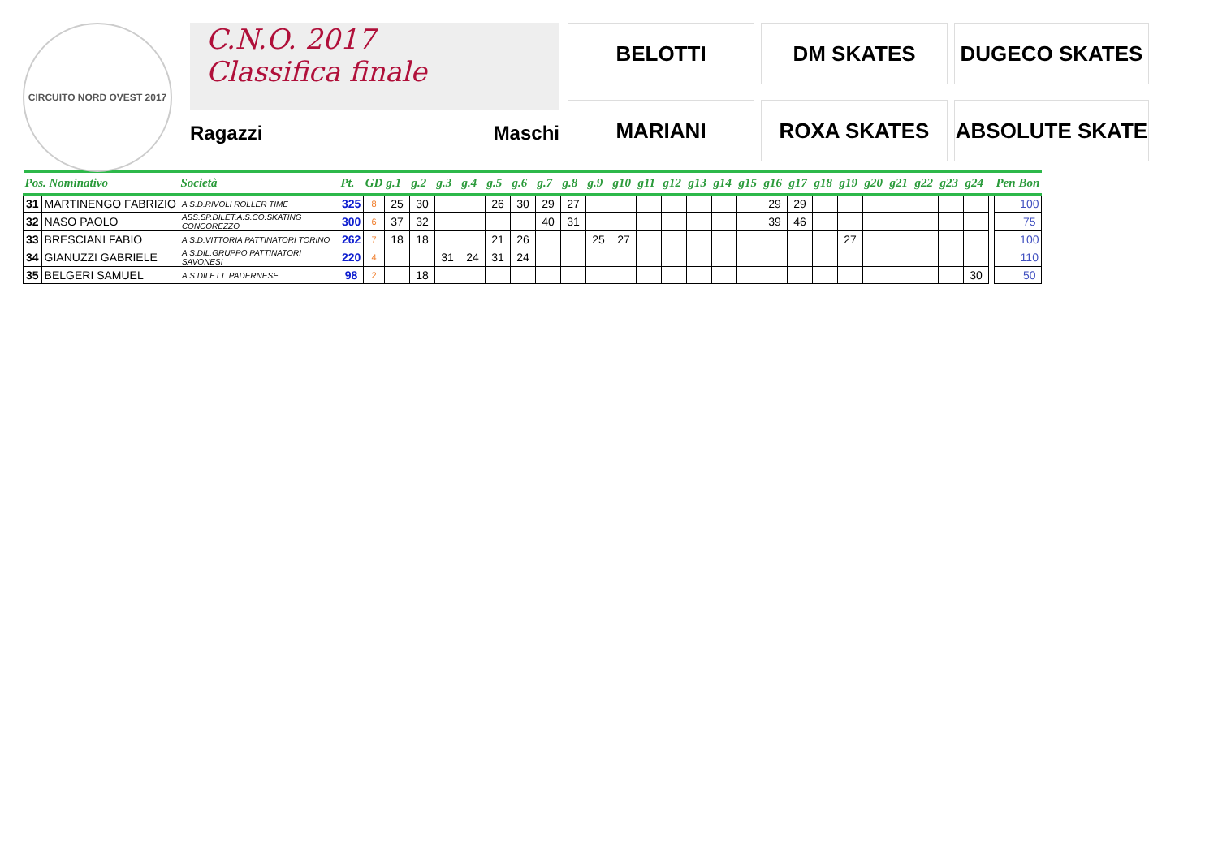CIRCUITO NORD OVEST 2017
C.N.O. 2017
Classifica finale
Ragazzi Maschi
BELOTTI
DM SKATES
DUGECO SKATES
MARIANI
ROXA SKATES
ABSOLUTE SKATE
| Pos. Nominativo | | Società | Pt. | GD | g.1 | g.2 | g.3 | g.4 | g.5 | g.6 | g.7 | g.8 | g.9 | g10 | g11 | g12 | g13 | g14 | g15 | g16 | g17 | g18 | g19 | g20 | g21 | g22 | g23 | g24 | | Pen | Bon |
| --- | --- | --- | --- | --- | --- | --- | --- | --- | --- | --- | --- | --- | --- | --- | --- | --- | --- | --- | --- | --- | --- | --- | --- | --- | --- | --- | --- | --- | --- | --- | --- |
| 31 | MARTINENGO FABRIZIO | A.S.D.RIVOLI ROLLER TIME | 325 | 8 | 25 | 30 | | | 26 | 30 | 29 | 27 | | | | | | | | 29 | 29 | | | | | | | | | | 100 |
| 32 | NASO PAOLO | ASS.SP.DILET.A.S.CO.SKATING CONCOREZZO | 300 | 6 | 37 | 32 | | | | | 40 | 31 | | | | | | | | 39 | 46 | | | | | | | | | | 75 |
| 33 | BRESCIANI FABIO | A.S.D.VITTORIA PATTINATORI TORINO | 262 | 7 | 18 | 18 | | | 21 | 26 | | | 25 | 27 | | | | | | | | | 27 | | | | | | | | 100 |
| 34 | GIANUZZI GABRIELE | A.S.DIL.GRUPPO PATTINATORI SAVONESI | 220 | 4 | | | 31 | 24 | 31 | 24 | | | | | | | | | | | | | | | | | | | | | 110 |
| 35 | BELGERI SAMUEL | A.S.DILETT. PADERNESE | 98 | 2 | | 18 | | | | | | | | | | | | | | | | | | | | | | 30 | | | 50 |